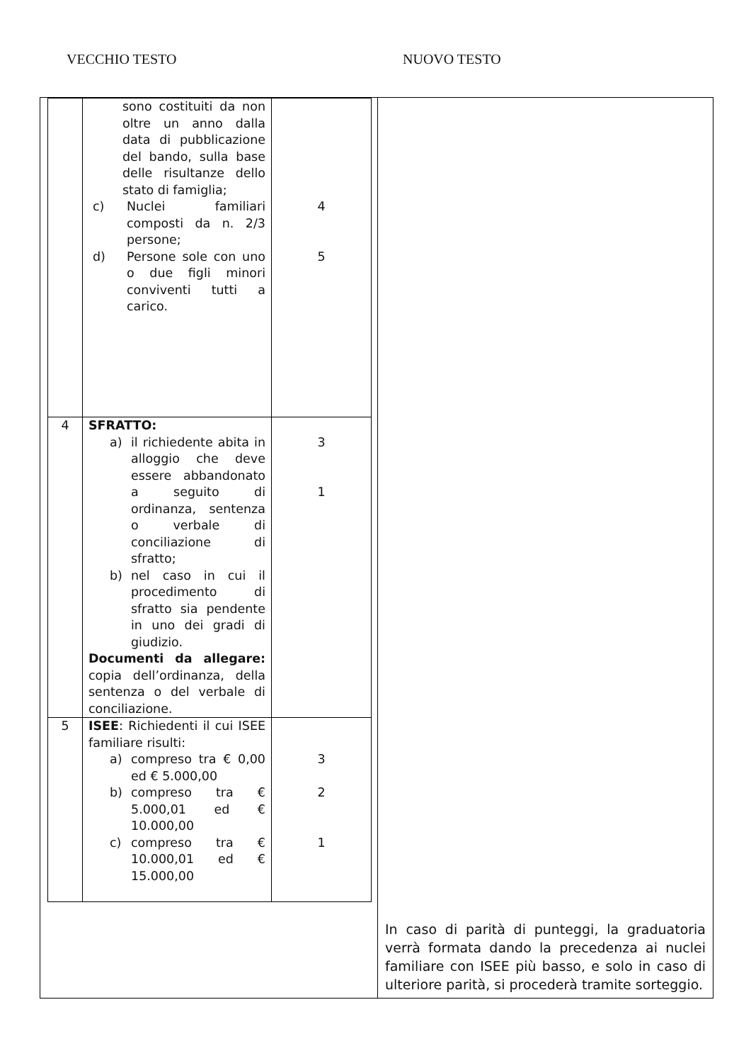VECCHIO TESTO NUOVO TESTO
| | sono costituiti da non oltre un anno dalla data di pubblicazione del bando, sulla base delle risultanze dello stato di famiglia; c) Nuclei familiari composti da n. 2/3 persone; d) Persone sole con uno o due figli minori conviventi tutti a carico. | 4 5 |
| 4 | SFRATTO: a) il richiedente abita in alloggio che deve essere abbandonato a seguito di ordinanza, sentenza o verbale di conciliazione di sfratto; b) nel caso in cui il procedimento di sfratto sia pendente in uno dei gradi di giudizio. Documenti da allegare: copia dell’ordinanza, della sentenza o del verbale di conciliazione. | 3 1 |
| 5 | ISEE : Richiedenti il cui ISEE familiare risulti: a) compreso tra € 0,00 ed € 5.000,00 b) compreso tra € 5.000,01 ed € 10.000,00 c) compreso tra € 10.000,01 ed € 15.000,00 | 3 2 1 |
In caso di parità di punteggi, la graduatoria verrà formata dando la precedenza ai nuclei familiare con ISEE più basso, e solo in caso di ulteriore parità, si procederà tramite sorteggio.